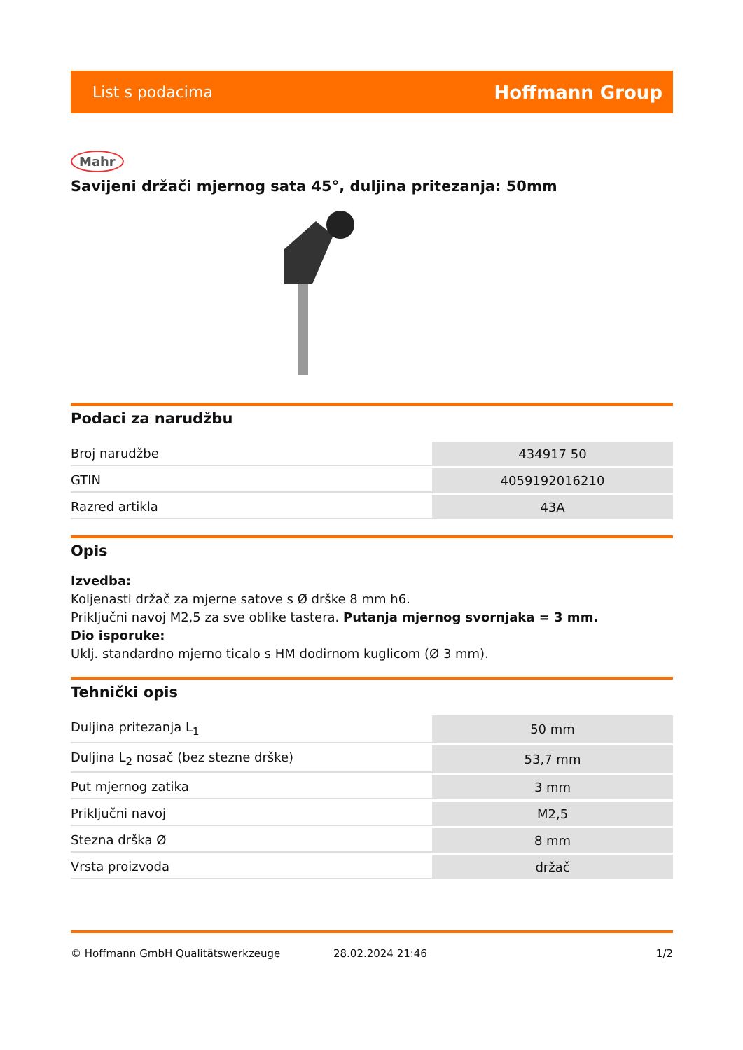List s podacima Hoffmann Group
Mahr
Savijeni držači mjernog sata 45°, duljina pritezanja: 50mm
Podaci za narudžbu
| Broj narudžbe | 434917 50 |
| GTIN | 4059192016210 |
| Razred artikla | 43A |
Opis
Izvedba:
Koljenasti držač za mjerne satove s Ø drške 8 mm h6.
Priključni navoj M2,5 za sve oblike tastera. Putanja mjernog svornjaka = 3 mm.
Dio isporuke:
Uklj. standardno mjerno ticalo s HM dodirnom kuglicom (Ø 3 mm).
Tehnički opis
| Duljina pritezanja L<sub>1</sub> | 50 mm |
| Duljina L<sub>2</sub> nosač (bez stezne drške) | 53,7 mm |
| Put mjernog zatika | 3 mm |
| Priključni navoj | M2,5 |
| Stezna drška Ø | 8 mm |
| Vrsta proizvoda | držač |
© Hoffmann GmbH Qualitätswerkzeuge 28.02.2024 21:46 1/2